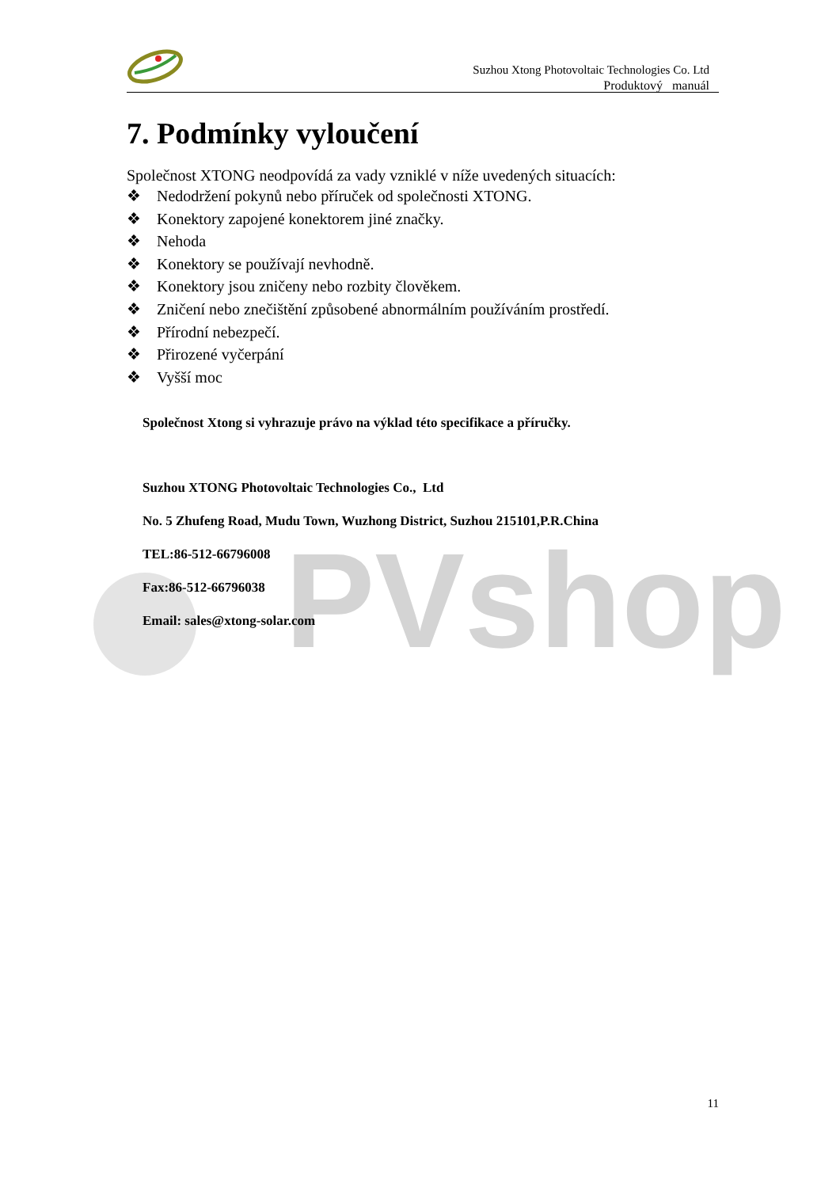PVshop
Suzhou Xtong Photovoltaic Technologies Co. Ltd
Produktový manuál
7. Podmínky vyloučení
Společnost XTONG neodpovídá za vady vzniklé v níže uvedených situacích:
❖ Nedodržení pokynů nebo příruček od společnosti XTONG.
❖ Konektory zapojené konektorem jiné značky.
❖ Nehoda
❖ Konektory se používají nevhodně.
❖ Konektory jsou zničeny nebo rozbity člověkem.
❖ Zničení nebo znečištění způsobené abnormálním používáním prostředí.
❖ Přírodní nebezpečí.
❖ Přirozené vyčerpání
❖ Vyšší moc
Společnost Xtong si vyhrazuje právo na výklad této specifikace a příručky.
Suzhou XTONG Photovoltaic Technologies Co., Ltd
No. 5 Zhufeng Road, Mudu Town, Wuzhong District, Suzhou 215101,P.R.China
TEL:86-512-66796008
Fax:86-512-66796038
Email: sales@xtong-solar.com
11